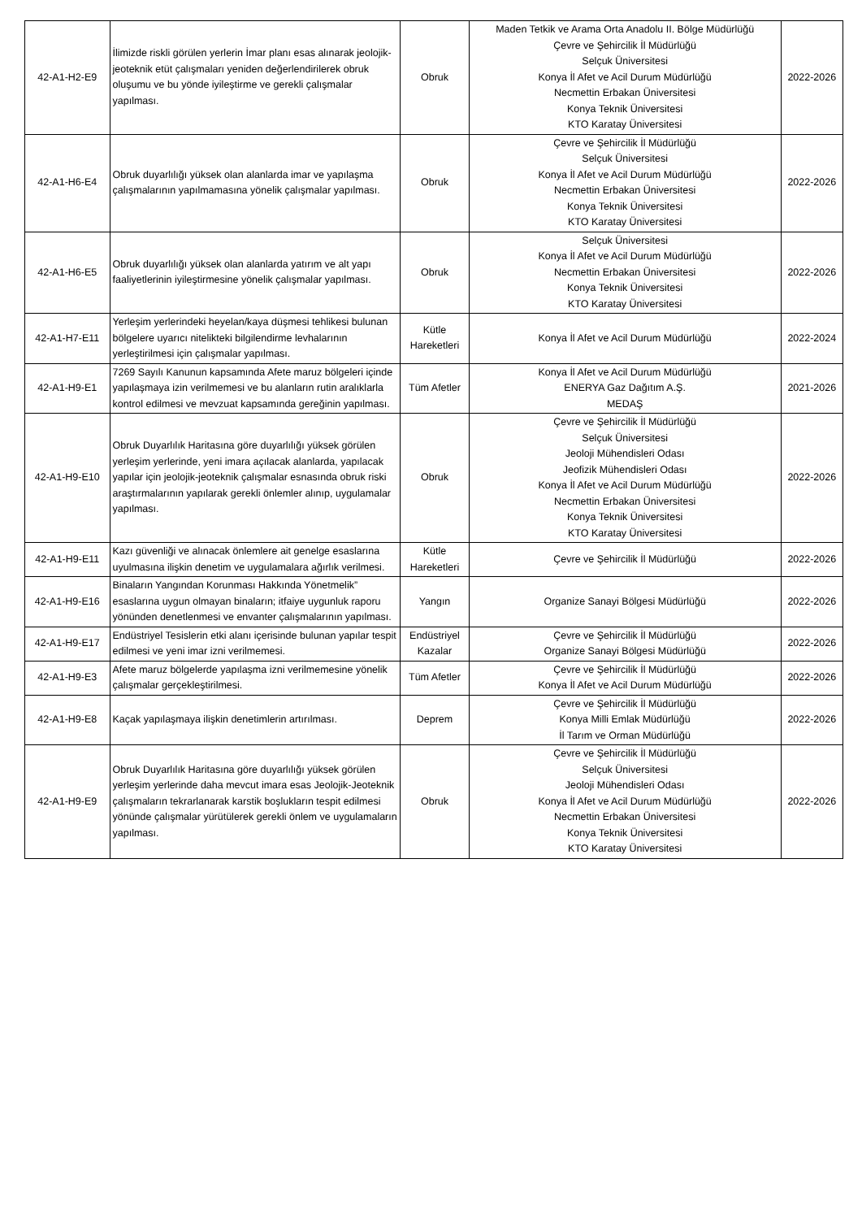| 42-A1-H2-E9 | İlimizde riskli görülen yerlerin İmar planı esas alınarak jeolojik-jeoteknik etüt çalışmaları yeniden değerlendirilerek obruk oluşumu ve bu yönde iyileştirme ve gerekli çalışmalar yapılması. | Obruk | Maden Tetkik ve Arama Orta Anadolu II. Bölge Müdürlüğü Çevre ve Şehircilik İl Müdürlüğü Selçuk Üniversitesi Konya İl Afet ve Acil Durum Müdürlüğü Necmettin Erbakan Üniversitesi Konya Teknik Üniversitesi KTO Karatay Üniversitesi | 2022-2026 |
| 42-A1-H6-E4 | Obruk duyarlılığı yüksek olan alanlarda imar ve yapılaşma çalışmalarının yapılmamasına yönelik çalışmalar yapılması. | Obruk | Çevre ve Şehircilik İl Müdürlüğü Selçuk Üniversitesi Konya İl Afet ve Acil Durum Müdürlüğü Necmettin Erbakan Üniversitesi Konya Teknik Üniversitesi KTO Karatay Üniversitesi | 2022-2026 |
| 42-A1-H6-E5 | Obruk duyarlılığı yüksek olan alanlarda yatırım ve alt yapı faaliyetlerinin iyileştirmesine yönelik çalışmalar yapılması. | Obruk | Selçuk Üniversitesi Konya İl Afet ve Acil Durum Müdürlüğü Necmettin Erbakan Üniversitesi Konya Teknik Üniversitesi KTO Karatay Üniversitesi | 2022-2026 |
| 42-A1-H7-E11 | Yerleşim yerlerindeki heyelan/kaya düşmesi tehlikesi bulunan bölgelere uyarıcı nitelikteki bilgilendirme levhalarının yerleştirilmesi için çalışmalar yapılması. | Kütle Hareketleri | Konya İl Afet ve Acil Durum Müdürlüğü | 2022-2024 |
| 42-A1-H9-E1 | 7269 Sayılı Kanunun kapsamında Afete maruz bölgeleri içinde yapılaşmaya izin verilmemesi ve bu alanların rutin aralıklarla kontrol edilmesi ve mevzuat kapsamında gereğinin yapılması. | Tüm Afetler | Konya İl Afet ve Acil Durum Müdürlüğü ENERYA Gaz Dağıtım A.Ş. MEDAŞ | 2021-2026 |
| 42-A1-H9-E10 | Obruk Duyarlılık Haritasına göre duyarlılığı yüksek görülen yerleşim yerlerinde, yeni imara açılacak alanlarda, yapılacak yapılar için jeolojik-jeoteknik çalışmalar esnasında obruk riski araştırmalarının yapılarak gerekli önlemler alınıp, uygulamalar yapılması. | Obruk | Çevre ve Şehircilik İl Müdürlüğü Selçuk Üniversitesi Jeoloji Mühendisleri Odası Jeofizik Mühendisleri Odası Konya İl Afet ve Acil Durum Müdürlüğü Necmettin Erbakan Üniversitesi Konya Teknik Üniversitesi KTO Karatay Üniversitesi | 2022-2026 |
| 42-A1-H9-E11 | Kazı güvenliği ve alınacak önlemlere ait genelge esaslarına uyulmasına ilişkin denetim ve uygulamalara ağırlık verilmesi. | Kütle Hareketleri | Çevre ve Şehircilik İl Müdürlüğü | 2022-2026 |
| 42-A1-H9-E16 | Binaların Yangından Korunması Hakkında Yönetmelik” esaslarına uygun olmayan binaların; itfaiye uygunluk raporu yönünden denetlenmesi ve envanter çalışmalarının yapılması. | Yangın | Organize Sanayi Bölgesi Müdürlüğü | 2022-2026 |
| 42-A1-H9-E17 | Endüstriyel Tesislerin etki alanı içerisinde bulunan yapılar tespit edilmesi ve yeni imar izni verilmemesi. | Endüstriyel Kazalar | Çevre ve Şehircilik İl Müdürlüğü Organize Sanayi Bölgesi Müdürlüğü | 2022-2026 |
| 42-A1-H9-E3 | Afete maruz bölgelerde yapılaşma izni verilmemesine yönelik çalışmalar gerçekleştirilmesi. | Tüm Afetler | Çevre ve Şehircilik İl Müdürlüğü Konya İl Afet ve Acil Durum Müdürlüğü | 2022-2026 |
| 42-A1-H9-E8 | Kaçak yapılaşmaya ilişkin denetimlerin artırılması. | Deprem | Çevre ve Şehircilik İl Müdürlüğü Konya Milli Emlak Müdürlüğü İl Tarım ve Orman Müdürlüğü | 2022-2026 |
| 42-A1-H9-E9 | Obruk Duyarlılık Haritasına göre duyarlılığı yüksek görülen yerleşim yerlerinde daha mevcut imara esas Jeolojik-Jeoteknik çalışmaların tekrarlanarak karstik boşlukların tespit edilmesi yönünde çalışmalar yürütülerek gerekli önlem ve uygulamaların yapılması. | Obruk | Çevre ve Şehircilik İl Müdürlüğü Selçuk Üniversitesi Jeoloji Mühendisleri Odası Konya İl Afet ve Acil Durum Müdürlüğü Necmettin Erbakan Üniversitesi Konya Teknik Üniversitesi KTO Karatay Üniversitesi | 2022-2026 |